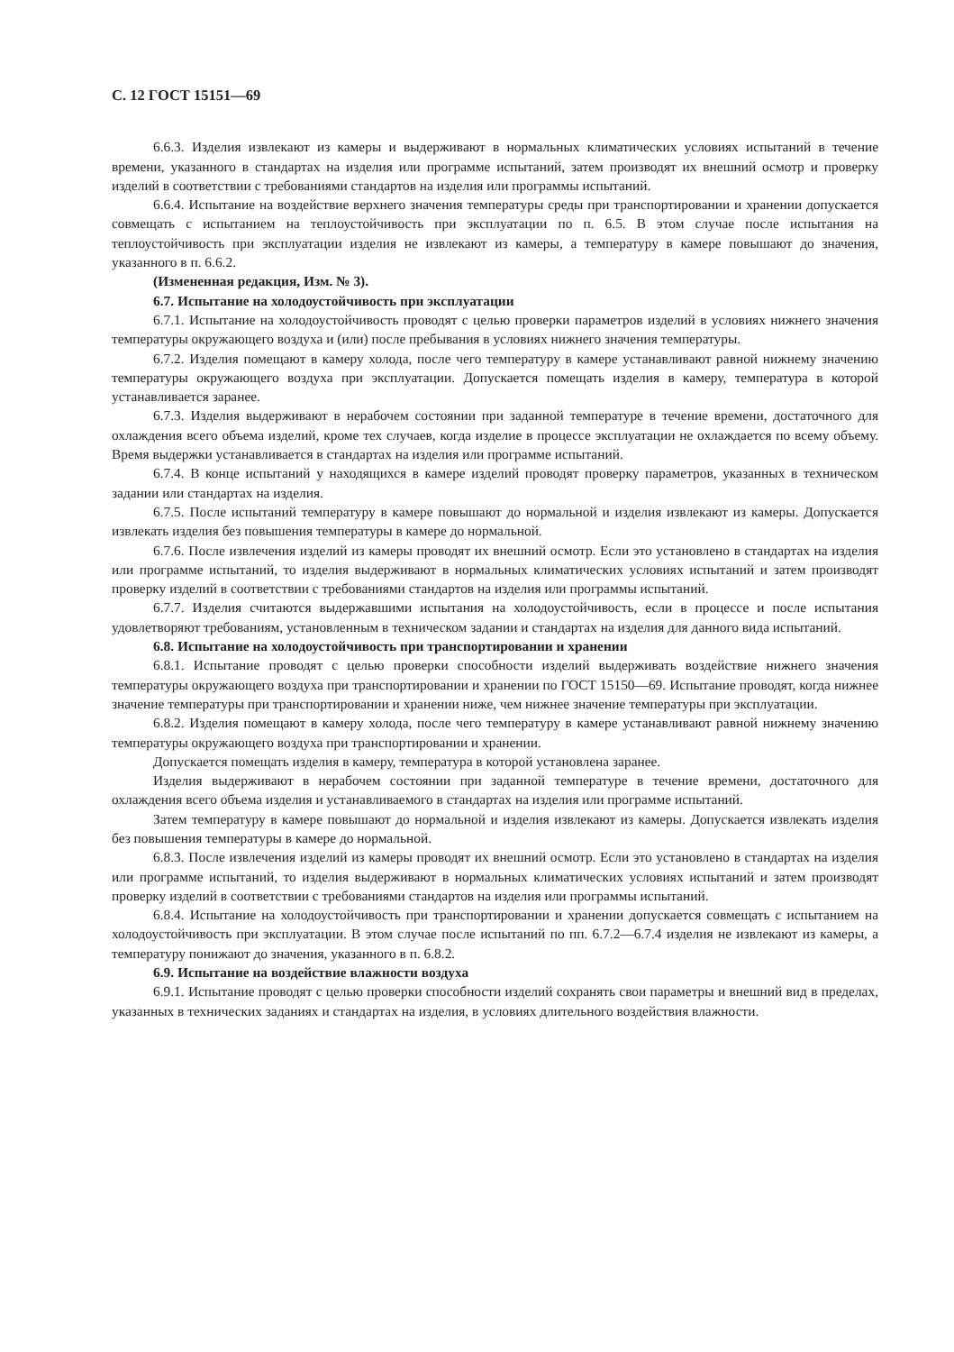С. 12 ГОСТ 15151—69
6.6.3. Изделия извлекают из камеры и выдерживают в нормальных климатических условиях испытаний в течение времени, указанного в стандартах на изделия или программе испытаний, затем производят их внешний осмотр и проверку изделий в соответствии с требованиями стандартов на изделия или программы испытаний.
6.6.4. Испытание на воздействие верхнего значения температуры среды при транспортировании и хранении допускается совмещать с испытанием на теплоустойчивость при эксплуатации по п. 6.5. В этом случае после испытания на теплоустойчивость при эксплуатации изделия не извлекают из камеры, а температуру в камере повышают до значения, указанного в п. 6.6.2.
(Измененная редакция, Изм. № 3).
6.7. Испытание на холодоустойчивость при эксплуатации
6.7.1. Испытание на холодоустойчивость проводят с целью проверки параметров изделий в условиях нижнего значения температуры окружающего воздуха и (или) после пребывания в условиях нижнего значения температуры.
6.7.2. Изделия помещают в камеру холода, после чего температуру в камере устанавливают равной нижнему значению температуры окружающего воздуха при эксплуатации. Допускается помещать изделия в камеру, температура в которой устанавливается заранее.
6.7.3. Изделия выдерживают в нерабочем состоянии при заданной температуре в течение времени, достаточного для охлаждения всего объема изделий, кроме тех случаев, когда изделие в процессе эксплуатации не охлаждается по всему объему. Время выдержки устанавливается в стандартах на изделия или программе испытаний.
6.7.4. В конце испытаний у находящихся в камере изделий проводят проверку параметров, указанных в техническом задании или стандартах на изделия.
6.7.5. После испытаний температуру в камере повышают до нормальной и изделия извлекают из камеры. Допускается извлекать изделия без повышения температуры в камере до нормальной.
6.7.6. После извлечения изделий из камеры проводят их внешний осмотр. Если это установлено в стандартах на изделия или программе испытаний, то изделия выдерживают в нормальных климатических условиях испытаний и затем производят проверку изделий в соответствии с требованиями стандартов на изделия или программы испытаний.
6.7.7. Изделия считаются выдержавшими испытания на холодоустойчивость, если в процессе и после испытания удовлетворяют требованиям, установленным в техническом задании и стандартах на изделия для данного вида испытаний.
6.8. Испытание на холодоустойчивость при транспортировании и хранении
6.8.1. Испытание проводят с целью проверки способности изделий выдерживать воздействие нижнего значения температуры окружающего воздуха при транспортировании и хранении по ГОСТ 15150—69. Испытание проводят, когда нижнее значение температуры при транспортировании и хранении ниже, чем нижнее значение температуры при эксплуатации.
6.8.2. Изделия помещают в камеру холода, после чего температуру в камере устанавливают равной нижнему значению температуры окружающего воздуха при транспортировании и хранении.
Допускается помещать изделия в камеру, температура в которой установлена заранее.
Изделия выдерживают в нерабочем состоянии при заданной температуре в течение времени, достаточного для охлаждения всего объема изделия и устанавливаемого в стандартах на изделия или программе испытаний.
Затем температуру в камере повышают до нормальной и изделия извлекают из камеры. Допускается извлекать изделия без повышения температуры в камере до нормальной.
6.8.3. После извлечения изделий из камеры проводят их внешний осмотр. Если это установлено в стандартах на изделия или программе испытаний, то изделия выдерживают в нормальных климатических условиях испытаний и затем производят проверку изделий в соответствии с требованиями стандартов на изделия или программы испытаний.
6.8.4. Испытание на холодоустойчивость при транспортировании и хранении допускается совмещать с испытанием на холодоустойчивость при эксплуатации. В этом случае после испытаний по пп. 6.7.2—6.7.4 изделия не извлекают из камеры, а температуру понижают до значения, указанного в п. 6.8.2.
6.9. Испытание на воздействие влажности воздуха
6.9.1. Испытание проводят с целью проверки способности изделий сохранять свои параметры и внешний вид в пределах, указанных в технических заданиях и стандартах на изделия, в условиях длительного воздействия влажности.